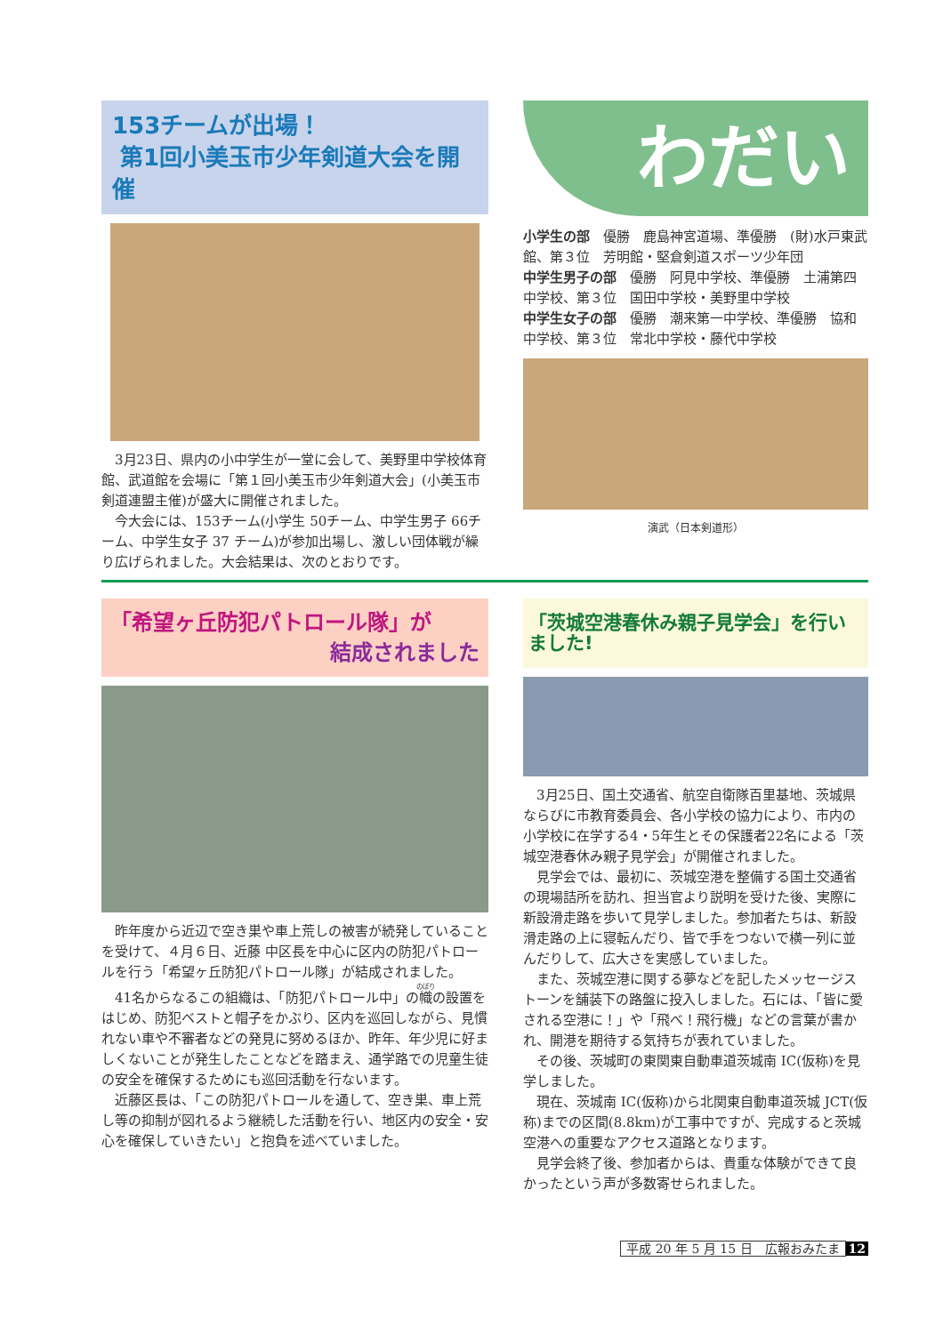153チームが出場！
第1回小美玉市少年剣道大会を開催
3月23日、県内の小中学生が一堂に会して、美野里中学校体育館、武道館を会場に「第１回小美玉市少年剣道大会」(小美玉市剣道連盟主催)が盛大に開催されました。
今大会には、153チーム(小学生 50チーム、中学生男子 66チーム、中学生女子 37 チーム)が参加出場し、激しい団体戦が繰り広げられました。大会結果は、次のとおりです。
わだい
小学生の部　優勝　鹿島神宮道場、準優勝　(財)水戸東武館、第３位　芳明館・堅倉剣道スポーツ少年団
中学生男子の部　優勝　阿見中学校、準優勝　土浦第四中学校、第３位　国田中学校・美野里中学校
中学生女子の部　優勝　潮来第一中学校、準優勝　協和中学校、第３位　常北中学校・藤代中学校
演武（日本剣道形）
「希望ヶ丘防犯パトロール隊」が
結成されました
昨年度から近辺で空き巣や車上荒しの被害が続発していることを受けて、４月６日、近藤 中区長を中心に区内の防犯パトロールを行う「希望ヶ丘防犯パトロール隊」が結成されました。
41名からなるこの組織は、「防犯パトロール中」の幟の設置をはじめ、防犯ベストと帽子をかぶり、区内を巡回しながら、見慣れない車や不審者などの発見に努めるほか、昨年、年少児に好ましくないことが発生したことなどを踏まえ、通学路での児童生徒の安全を確保するためにも巡回活動を行ないます。
近藤区長は、「この防犯パトロールを通して、空き巣、車上荒し等の抑制が図れるよう継続した活動を行い、地区内の安全・安心を確保していきたい」と抱負を述べていました。
「茨城空港春休み親子見学会」を行いました!
3月25日、国土交通省、航空自衛隊百里基地、茨城県ならびに市教育委員会、各小学校の協力により、市内の小学校に在学する4・5年生とその保護者22名による「茨城空港春休み親子見学会」が開催されました。
見学会では、最初に、茨城空港を整備する国土交通省の現場詰所を訪れ、担当官より説明を受けた後、実際に新設滑走路を歩いて見学しました。参加者たちは、新設滑走路の上に寝転んだり、皆で手をつないで横一列に並んだりして、広大さを実感していました。
また、茨城空港に関する夢などを記したメッセージストーンを舗装下の路盤に投入しました。石には、「皆に愛される空港に！」や「飛べ！飛行機」などの言葉が書かれ、開港を期待する気持ちが表れていました。
その後、茨城町の東関東自動車道茨城南 IC(仮称)を見学しました。
現在、茨城南 IC(仮称)から北関東自動車道茨城 JCT(仮称)までの区間(8.8km)が工事中ですが、完成すると茨城空港への重要なアクセス道路となります。
見学会終了後、参加者からは、貴重な体験ができて良かったという声が多数寄せられました。
平成 20 年 5 月 15 日　広報おみたま 12